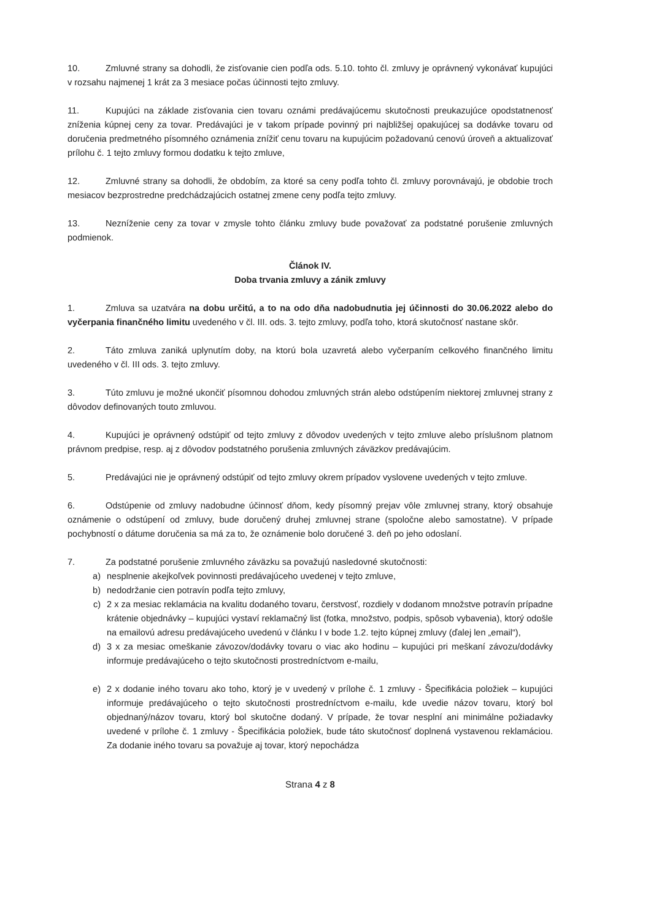10. Zmluvné strany sa dohodli, že zisťovanie cien podľa ods. 5.10. tohto čl. zmluvy je oprávnený vykonávať kupujúci v rozsahu najmenej 1 krát za 3 mesiace počas účinnosti tejto zmluvy.
11. Kupujúci na základe zisťovania cien tovaru oznámi predávajúcemu skutočnosti preukazujúce opodstatnenosť zníženia kúpnej ceny za tovar. Predávajúci je v takom prípade povinný pri najbližšej opakujúcej sa dodávke tovaru od doručenia predmetného písomného oznámenia znížiť cenu tovaru na kupujúcim požadovanú cenovú úroveň a aktualizovať prílohu č. 1 tejto zmluvy formou dodatku k tejto zmluve,
12. Zmluvné strany sa dohodli, že obdobím, za ktoré sa ceny podľa tohto čl. zmluvy porovnávajú, je obdobie troch mesiacov bezprostredne predchádzajúcich ostatnej zmene ceny podľa tejto zmluvy.
13. Nezníženie ceny za tovar v zmysle tohto článku zmluvy bude považovať za podstatné porušenie zmluvných podmienok.
Článok IV.
Doba trvania zmluvy a zánik zmluvy
1. Zmluva sa uzatvára na dobu určitú, a to na odo dňa nadobudnutia jej účinnosti do 30.06.2022 alebo do vyčerpania finančného limitu uvedeného v čl. III. ods. 3. tejto zmluvy, podľa toho, ktorá skutočnosť nastane skôr.
2. Táto zmluva zaniká uplynutím doby, na ktorú bola uzavretá alebo vyčerpaním celkového finančného limitu uvedeného v čl. III ods. 3. tejto zmluvy.
3. Túto zmluvu je možné ukončiť písomnou dohodou zmluvných strán alebo odstúpením niektorej zmluvnej strany z dôvodov definovaných touto zmluvou.
4. Kupujúci je oprávnený odstúpiť od tejto zmluvy z dôvodov uvedených v tejto zmluve alebo príslušnom platnom právnom predpise, resp. aj z dôvodov podstatného porušenia zmluvných záväzkov predávajúcim.
5. Predávajúci nie je oprávnený odstúpiť od tejto zmluvy okrem prípadov vyslovene uvedených v tejto zmluve.
6. Odstúpenie od zmluvy nadobudne účinnosť dňom, kedy písomný prejav vôle zmluvnej strany, ktorý obsahuje oznámenie o odstúpení od zmluvy, bude doručený druhej zmluvnej strane (spoločne alebo samostatne). V prípade pochybností o dátume doručenia sa má za to, že oznámenie bolo doručené 3. deň po jeho odoslaní.
7. Za podstatné porušenie zmluvného záväzku sa považujú nasledovné skutočnosti:
a) nesplnenie akejkoľvek povinnosti predávajúceho uvedenej v tejto zmluve,
b) nedodržanie cien potravín podľa tejto zmluvy,
c) 2 x za mesiac reklamácia na kvalitu dodaného tovaru, čerstvosť, rozdiely v dodanom množstve potravín prípadne krátenie objednávky – kupujúci vystaví reklamačný list (fotka, množstvo, podpis, spôsob vybavenia), ktorý odošle na emailovú adresu predávajúceho uvedenú v článku I v bode 1.2. tejto kúpnej zmluvy (ďalej len „email“),
d) 3 x za mesiac omeškanie závozov/dodávky tovaru o viac ako hodinu – kupujúci pri meškaní závozu/dodávky informuje predávajúceho o tejto skutočnosti prostredníctvom e-mailu,
e) 2 x dodanie iného tovaru ako toho, ktorý je v uvedený v prílohe č. 1 zmluvy - Špecifikácia položiek – kupujúci informuje predávajúceho o tejto skutočnosti prostredníctvom e-mailu, kde uvedie názov tovaru, ktorý bol objednaný/názov tovaru, ktorý bol skutočne dodaný. V prípade, že tovar nesplní ani minimálne požiadavky uvedené v prílohe č. 1 zmluvy - Špecifikácia položiek, bude táto skutočnosť doplnená vystavenou reklamáciou. Za dodanie iného tovaru sa považuje aj tovar, ktorý nepochádza
Strana 4 z 8